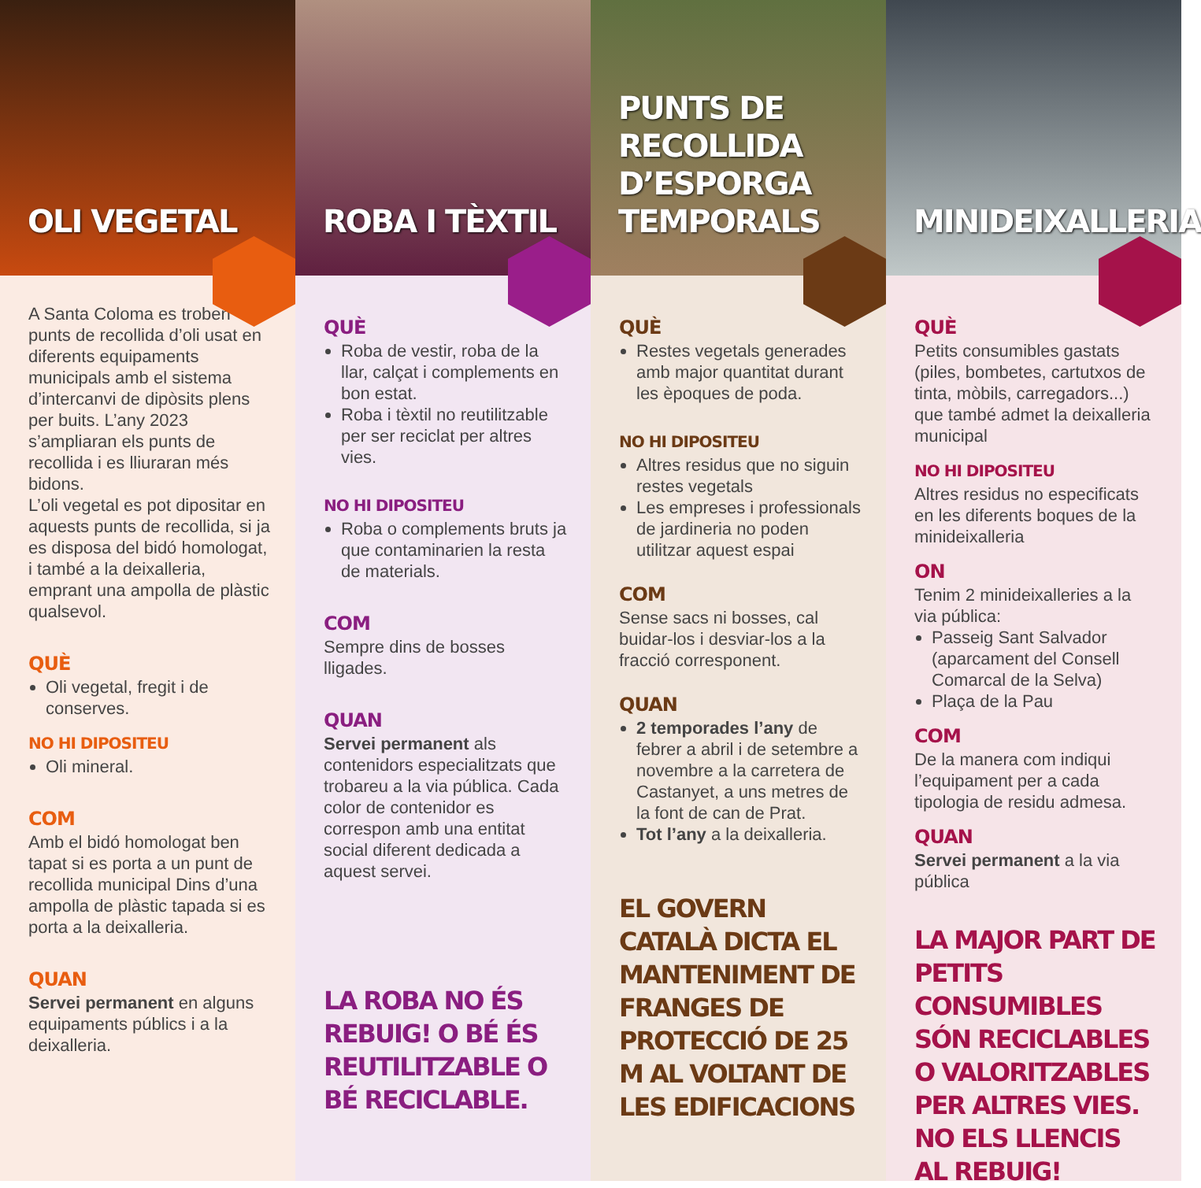OLI VEGETAL
A Santa Coloma es troben punts de recollida d’oli usat en diferents equipaments municipals amb el sistema d’intercanvi de dipòsits plens per buits. L’any 2023 s’ampliaran els punts de recollida i es lliuraran més bidons.
L’oli vegetal es pot dipositar en aquests punts de recollida, si ja es disposa del bidó homologat, i també a la deixalleria, emprant una ampolla de plàstic qualsevol.
QUÈ
Oli vegetal, fregit i de conserves.
NO HI DIPOSITEU
Oli mineral.
COM
Amb el bidó homologat ben tapat si es porta a un punt de recollida municipal Dins d’una ampolla de plàstic tapada si es porta a la deixalleria.
QUAN
Servei permanent en alguns equipaments públics i a la deixalleria.
ROBA I TÈXTIL
QUÈ
Roba de vestir, roba de la llar, calçat i complements en bon estat.
Roba i tèxtil no reutilitzable per ser reciclat per altres vies.
NO HI DIPOSITEU
Roba o complements bruts ja que contaminarien la resta de materials.
COM
Sempre dins de bosses lligades.
QUAN
Servei permanent als contenidors especialitzats que trobareu a la via pública. Cada color de contenidor es correspon amb una entitat social diferent dedicada a aquest servei.
LA ROBA NO ÉS REBUIG! O BÉ ÉS REUTILITZABLE O BÉ RECICLABLE.
PUNTS DE RECOLLIDA D’ESPORGA TEMPORALS
QUÈ
Restes vegetals generades amb major quantitat durant les èpoques de poda.
NO HI DIPOSITEU
Altres residus que no siguin restes vegetals
Les empreses i professionals de jardineria no poden utilitzar aquest espai
COM
Sense sacs ni bosses, cal buidar-los i desviar-los a la fracció corresponent.
QUAN
2 temporades l’any de febrer a abril i de setembre a novembre a la carretera de Castanyet, a uns metres de la font de can de Prat.
Tot l’any a la deixalleria.
EL GOVERN CATALÀ DICTA EL MANTENIMENT DE FRANGES DE PROTECCIÓ DE 25 M AL VOLTANT DE LES EDIFICACIONS
MINIDEIXALLERIA
QUÈ
Petits consumibles gastats (piles, bombetes, cartutxos de tinta, mòbils, carregadors...) que també admet la deixalleria municipal
NO HI DIPOSITEU
Altres residus no especificats en les diferents boques de la minideixalleria
ON
Tenim 2 minideixalleries a la via pública:
Passeig Sant Salvador (aparcament del Consell Comarcal de la Selva)
Plaça de la Pau
COM
De la manera com indiqui l’equipament per a cada tipologia de residu admesa.
QUAN
Servei permanent a la via pública
LA MAJOR PART DE PETITS CONSUMIBLES SÓN RECICLABLES O VALORITZABLES PER ALTRES VIES. NO ELS LLENCIS AL REBUIG!